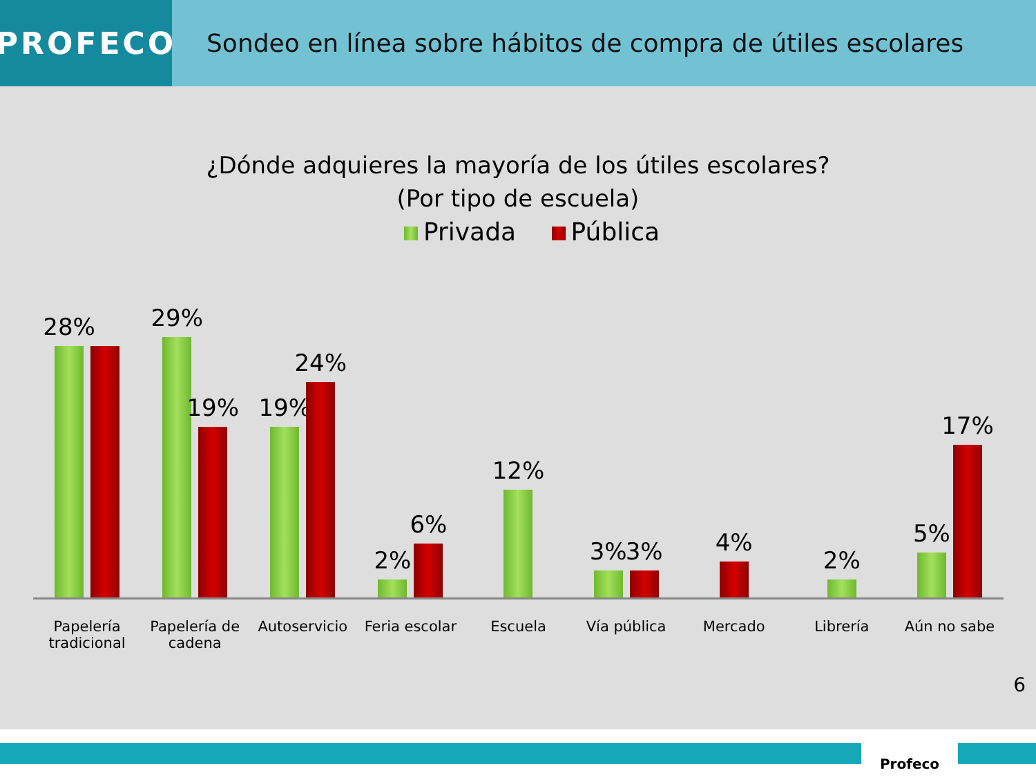PROFECO
Sondeo en línea sobre hábitos de compra de útiles escolares
¿Dónde adquieres la mayoría de los útiles escolares?
(Por tipo de escuela)
Privada Pública
28% 29%
19%
19%
24%
2%
6%
12% 3%
3%
4% 2% 5%
17%
Papelería tradicional Papelería de cadena Autoservicio Feria escolar Escuela Vía pública Mercado Librería Aún no sabe
6
Profeco